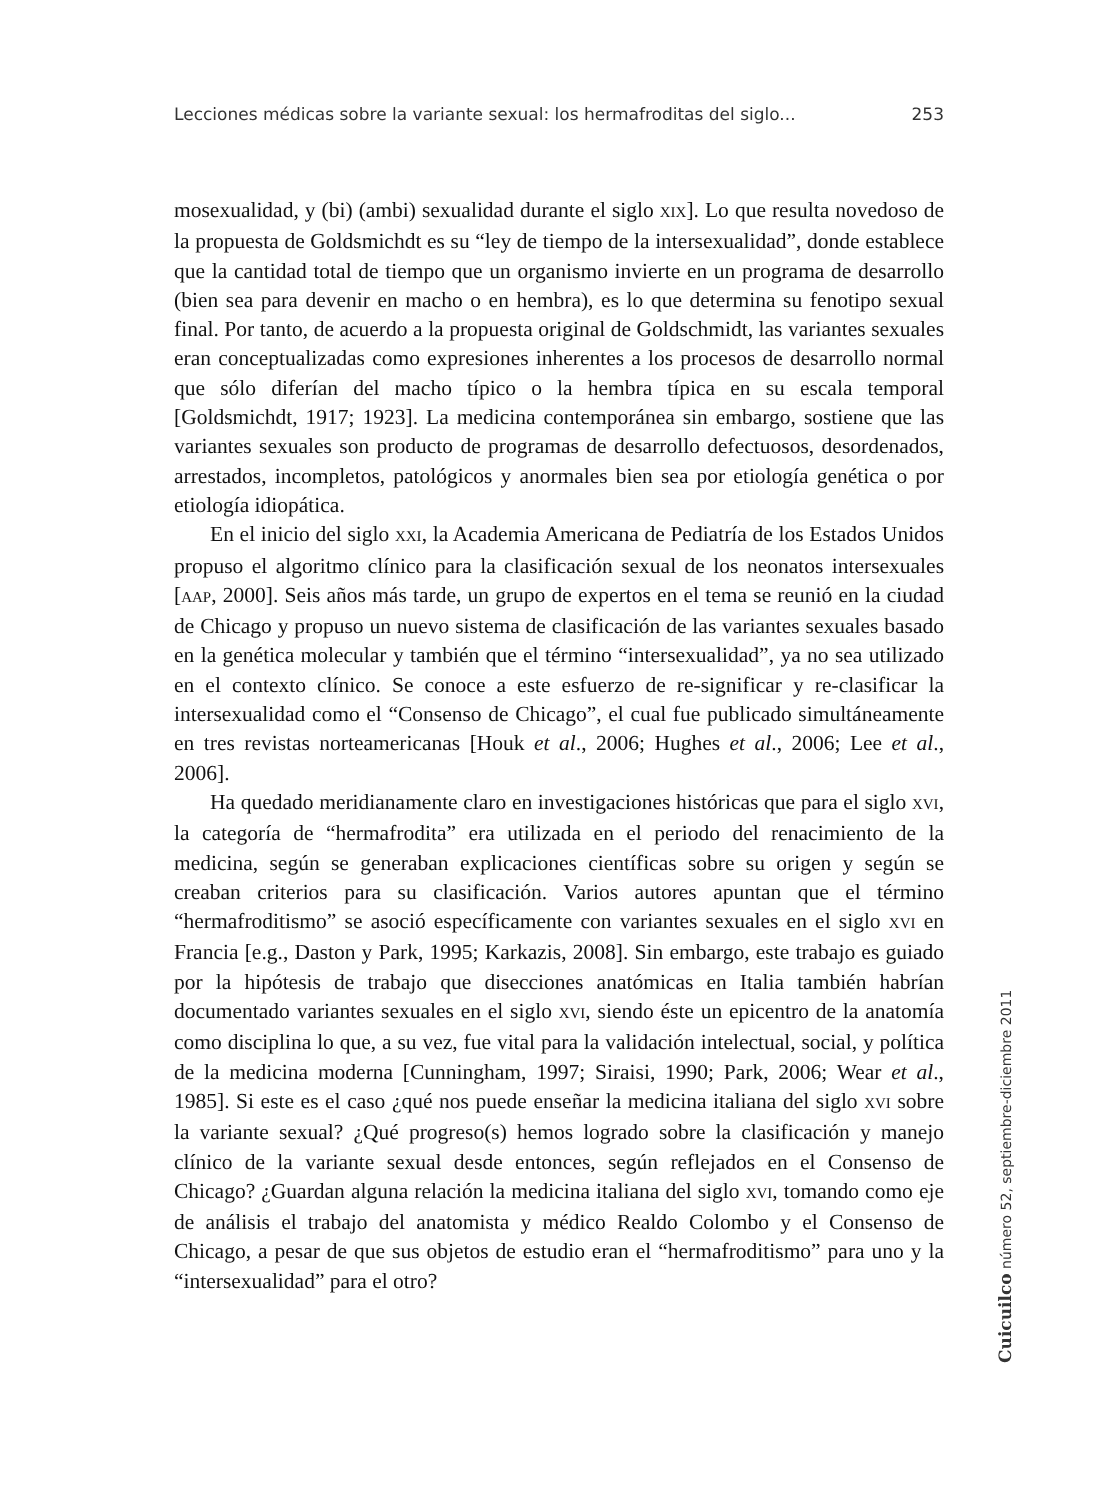Lecciones médicas sobre la variante sexual: los hermafroditas del siglo... 253
mosexualidad, y (bi) (ambi) sexualidad durante el siglo XIX]. Lo que resulta novedoso de la propuesta de Goldsmichdt es su “ley de tiempo de la intersexualidad”, donde establece que la cantidad total de tiempo que un organismo invierte en un programa de desarrollo (bien sea para devenir en macho o en hembra), es lo que determina su fenotipo sexual final. Por tanto, de acuerdo a la propuesta original de Goldschmidt, las variantes sexuales eran conceptualizadas como expresiones inherentes a los procesos de desarrollo normal que sólo diferían del macho típico o la hembra típica en su escala temporal [Goldsmichdt, 1917; 1923]. La medicina contemporánea sin embargo, sostiene que las variantes sexuales son producto de programas de desarrollo defectuosos, desordenados, arrestados, incompletos, patológicos y anormales bien sea por etiología genética o por etiología idiopática.
En el inicio del siglo XXI, la Academia Americana de Pediatría de los Estados Unidos propuso el algoritmo clínico para la clasificación sexual de los neonatos intersexuales [AAP, 2000]. Seis años más tarde, un grupo de expertos en el tema se reunió en la ciudad de Chicago y propuso un nuevo sistema de clasificación de las variantes sexuales basado en la genética molecular y también que el término “intersexualidad”, ya no sea utilizado en el contexto clínico. Se conoce a este esfuerzo de re-significar y re-clasificar la intersexualidad como el “Consenso de Chicago”, el cual fue publicado simultáneamente en tres revistas norteamericanas [Houk et al., 2006; Hughes et al., 2006; Lee et al., 2006].
Ha quedado meridianamente claro en investigaciones históricas que para el siglo XVI, la categoría de “hermafrodita” era utilizada en el periodo del renacimiento de la medicina, según se generaban explicaciones científicas sobre su origen y según se creaban criterios para su clasificación. Varios autores apuntan que el término “hermafroditismo” se asoció específicamente con variantes sexuales en el siglo XVI en Francia [e.g., Daston y Park, 1995; Karkazis, 2008]. Sin embargo, este trabajo es guiado por la hipótesis de trabajo que disecciones anatómicas en Italia también habrían documentado variantes sexuales en el siglo XVI, siendo éste un epicentro de la anatomía como disciplina lo que, a su vez, fue vital para la validación intelectual, social, y política de la medicina moderna [Cunningham, 1997; Siraisi, 1990; Park, 2006; Wear et al., 1985]. Si este es el caso ¿qué nos puede enseñar la medicina italiana del siglo XVI sobre la variante sexual? ¿Qué progreso(s) hemos logrado sobre la clasificación y manejo clínico de la variante sexual desde entonces, según reflejados en el Consenso de Chicago? ¿Guardan alguna relación la medicina italiana del siglo XVI, tomando como eje de análisis el trabajo del anatomista y médico Realdo Colombo y el Consenso de Chicago, a pesar de que sus objetos de estudio eran el “hermafroditismo” para uno y la “intersexualidad” para el otro?
Cuicuilco número 52, septiembre-diciembre 2011